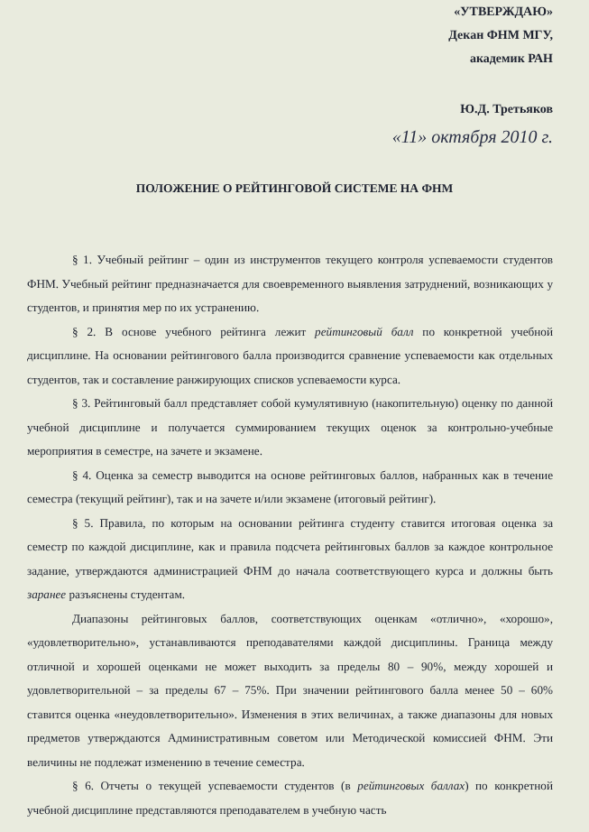«УТВЕРЖДАЮ»
Декан ФНМ МГУ,
академик РАН
Ю.Д. Третьяков
«11» октября 2010 г.
ПОЛОЖЕНИЕ О РЕЙТИНГОВОЙ СИСТЕМЕ НА ФНМ
§ 1. Учебный рейтинг – один из инструментов текущего контроля успеваемости студентов ФНМ. Учебный рейтинг предназначается для своевременного выявления затруднений, возникающих у студентов, и принятия мер по их устранению.
§ 2. В основе учебного рейтинга лежит рейтинговый балл по конкретной учебной дисциплине. На основании рейтингового балла производится сравнение успеваемости как отдельных студентов, так и составление ранжирующих списков успеваемости курса.
§ 3. Рейтинговый балл представляет собой кумулятивную (накопительную) оценку по данной учебной дисциплине и получается суммированием текущих оценок за контрольно-учебные мероприятия в семестре, на зачете и экзамене.
§ 4. Оценка за семестр выводится на основе рейтинговых баллов, набранных как в течение семестра (текущий рейтинг), так и на зачете и/или экзамене (итоговый рейтинг).
§ 5. Правила, по которым на основании рейтинга студенту ставится итоговая оценка за семестр по каждой дисциплине, как и правила подсчета рейтинговых баллов за каждое контрольное задание, утверждаются администрацией ФНМ до начала соответствующего курса и должны быть заранее разъяснены студентам.
Диапазоны рейтинговых баллов, соответствующих оценкам «отлично», «хорошо», «удовлетворительно», устанавливаются преподавателями каждой дисциплины. Граница между отличной и хорошей оценками не может выходить за пределы 80 – 90%, между хорошей и удовлетворительной – за пределы 67 – 75%. При значении рейтингового балла менее 50 – 60% ставится оценка «неудовлетворительно». Изменения в этих величинах, а также диапазоны для новых предметов утверждаются Административным советом или Методической комиссией ФНМ. Эти величины не подлежат изменению в течение семестра.
§ 6. Отчеты о текущей успеваемости студентов (в рейтинговых баллах) по конкретной учебной дисциплине представляются преподавателем в учебную часть